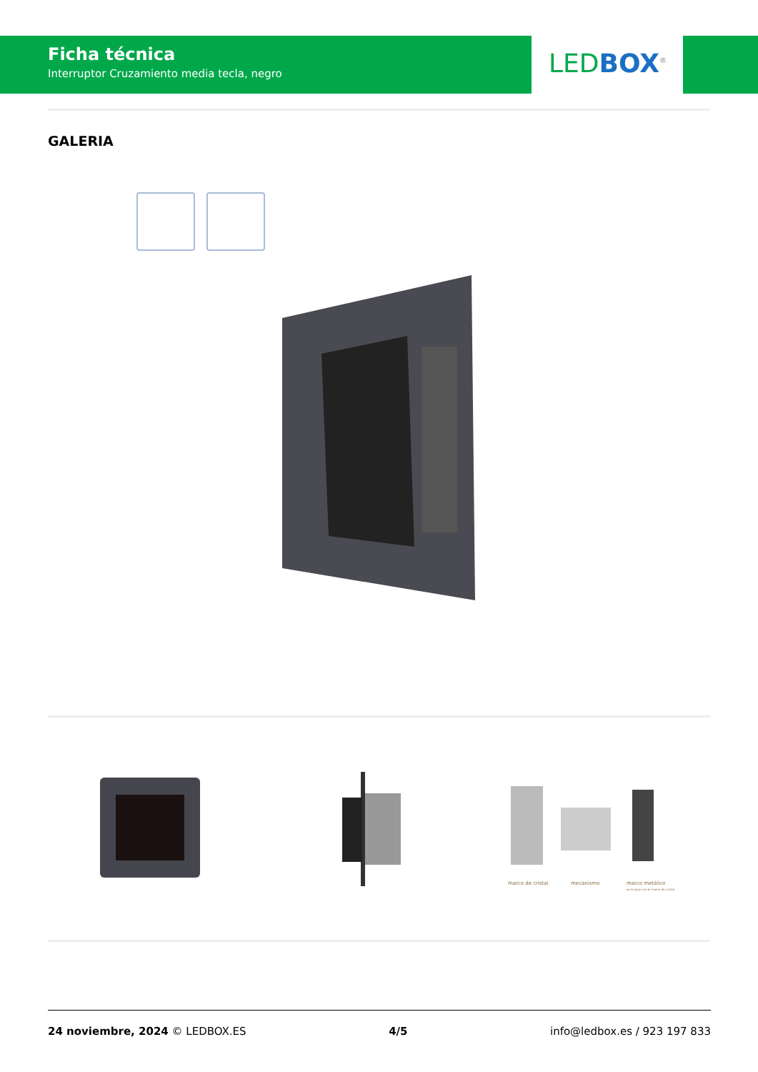Ficha técnica
Interruptor Cruzamiento media tecla, negro
LED BOX<sup>®</sup>
GALERIA
marco de cristal mecanismo
marco metálico
se incluye con el marco de cristal
24 noviembre, 2024 © LEDBOX.ES 4/5 info@ledbox.es / 923 197 833